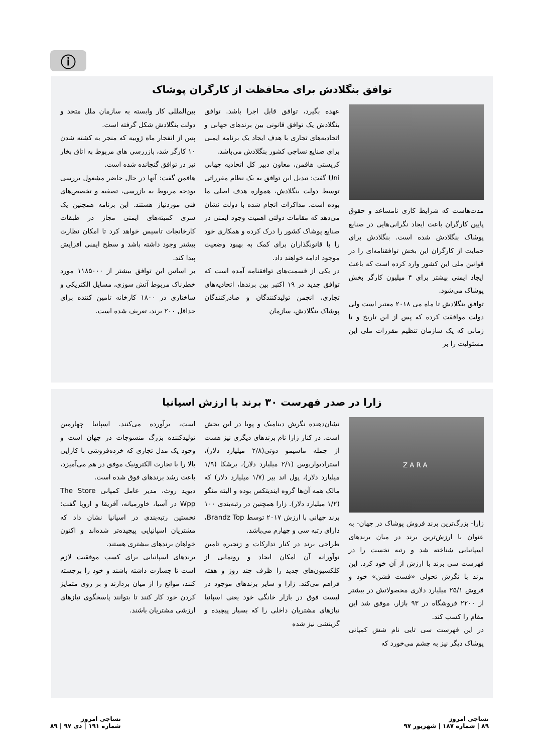ⓘ
توافق بنگلادش برای محافظت از کارگران پوشاک
مدت‌هاست که شرایط کاری نامساعد و حقوق پایین کارگران باعث ایجاد نگرانی‌هایی در صنایع پوشاک بنگلادش شده است. بنگلادش برای حمایت از کارگران این بخش توافقنامه‌ای را در قوانین ملی این کشور وارد کرده است که باعث ایجاد ایمنی بیشتر برای ۴ میلیون کارگر بخش پوشاک می‌شود.
توافق بنگلادش تا ماه می ۲۰۱۸ معتبر است ولی دولت موافقت کرده که پس از این تاریخ و تا زمانی که یک سازمان تنظیم مقررات ملی این مسئولیت را بر
عهده بگیرد، توافق قابل اجرا باشد. توافق بنگلادش یک توافق قانونی بین برندهای جهانی و اتحادیه‌های تجاری با هدف ایجاد یک برنامه ایمنی برای صنایع نساجی کشور بنگلادش می‌باشد.
کریستی هافمن، معاون دبیر کل اتحادیه جهانی Uni گفت: تبدیل این توافق به یک نظام مقرراتی توسط دولت بنگلادش، همواره هدف اصلی ما بوده است. مذاکرات انجام شده با دولت نشان می‌دهد که مقامات دولتی اهمیت وجود ایمنی در صنایع پوشاک کشور را درک کرده و همکاری خود را با قانونگذاران برای کمک به بهبود وضعیت موجود ادامه خواهند داد.
در یکی از قسمت‌های توافقنامه آمده است که توافق جدید در ۱۹ اکتبر بین برندها، اتحادیه‌های تجاری، انجمن تولیدکنندگان و صادرکنندگان پوشاک بنگلادش، سازمان
بین‌المللی کار وابسته به سازمان ملل متحد و دولت بنگلادش شکل گرفته است.
پس از انفجار ماه ژوییه که منجر به کشته شدن ۱۰ کارگر شد، بازررسی های مربوط به اتاق بخار نیز در توافق گنجانده شده است.
هافمن گفت: آنها در حال حاضر مشغول بررسی بودجه مربوط به بازرسی، تصفیه و تخصص‌های فنی موردنیاز هستند. این برنامه همچنین یک سری کمیته‌های ایمنی مجاز در طبقات کارخانجات تاسیس خواهد کرد تا امکان نظارت بیشتر وجود داشته باشد و سطح ایمنی افزایش پیدا کند.
بر اساس این توافق بیشتر از ۱۱۸۵۰۰۰ مورد خطرناک مربوط آتش سوزی، مسایل الکتریکی و ساختاری در ۱۸۰۰ کارخانه تامین کننده برای حداقل ۲۰۰ برند، تعریف شده است.
زارا در صدر فهرست ۳۰ برند با ارزش اسپانیا
ZARA
زارا- بزرگ‌ترین برند فروش پوشاک در جهان- به عنوان با ارزش‌ترین برند در میان برندهای اسپانیایی شناخته شد و رتبه نخست را در فهرست سی برند با ارزش از آن خود کرد. این برند با نگرش تحولی «فست فشن» خود و فروش ۲۵/۱ میلیارد دلاری محصولاتش در بیشتر از ۲۲۰۰ فروشگاه در ۹۳ بازار، موفق شد این مقام را کسب کند.
در این فهرست سی تایی نام شش کمپانی پوشاک دیگر نیز به چشم می‌خورد که
نشان‌دهنده نگرش دینامیک و پویا در این بخش است. در کنار زارا نام برندهای دیگری نیز هست از جمله ماسیمو دوتی(۲/۸ میلیارد دلار)، استرادیواریوس (۲/۱ میلیارد دلار)، برشکا (۱/۹ میلیارد دلار)، پول اند بیر (۱/۷ میلیارد دلار) که مالک همه آن‌ها گروه ایندیتکس بوده و البته منگو (۱/۲ میلیارد دلار). زارا همچنین در رتبه‌بندی ۱۰۰ برند جهانی با ارزش ۲۰۱۷ توسط Brandz Top، دارای رتبه سی و چهارم می‌باشد.
طراحی برند در کنار تدارکات و زنجیره تامین نوآورانه آن امکان ایجاد و رونمایی از کلکسیون‌های جدید را ظرف چند روز و هفته فراهم می‌کند. زارا و سایر برندهای موجود در لیست فوق در بازار خانگی خود یعنی اسپانیا نیازهای مشتریان داخلی را که بسیار پیچیده و گزینشی نیز شده
است، برآورده می‌کنند. اسپانیا چهارمین تولیدکننده بزرگ منسوجات در جهان است و وجود یک مدل تجاری که خرده‌فروشی با کارایی بالا را با تجارت الکترونیک موفق در هم می‌آمیزد، باعث رشد برندهای فوق شده است.
دیوید روث، مدیر عامل کمپانی The Store Wpp در آسیا، خاورمیانه، آفریقا و اروپا گفت: نخستین رتبه‌بندی در اسپانیا نشان داد که مشتریان اسپانیایی پیچیده‌تر شده‌اند و اکنون خواهان برندهای بیشتری هستند.
برندهای اسپانیایی برای کسب موفقیت لازم است تا جسارت داشته باشند و خود را برجسته کنند، موانع را از میان بردارند و بر روی متمایز کردن خود کار کنند تا بتوانند پاسخگوی نیازهای ارزشی مشتریان باشند.
نساجی امروز
۸۹ | شماره ۱۸۷ | شهریور ۹۷
نساجی امروز
شماره ۱۹۱ | دی ۹۷ | ۸۹